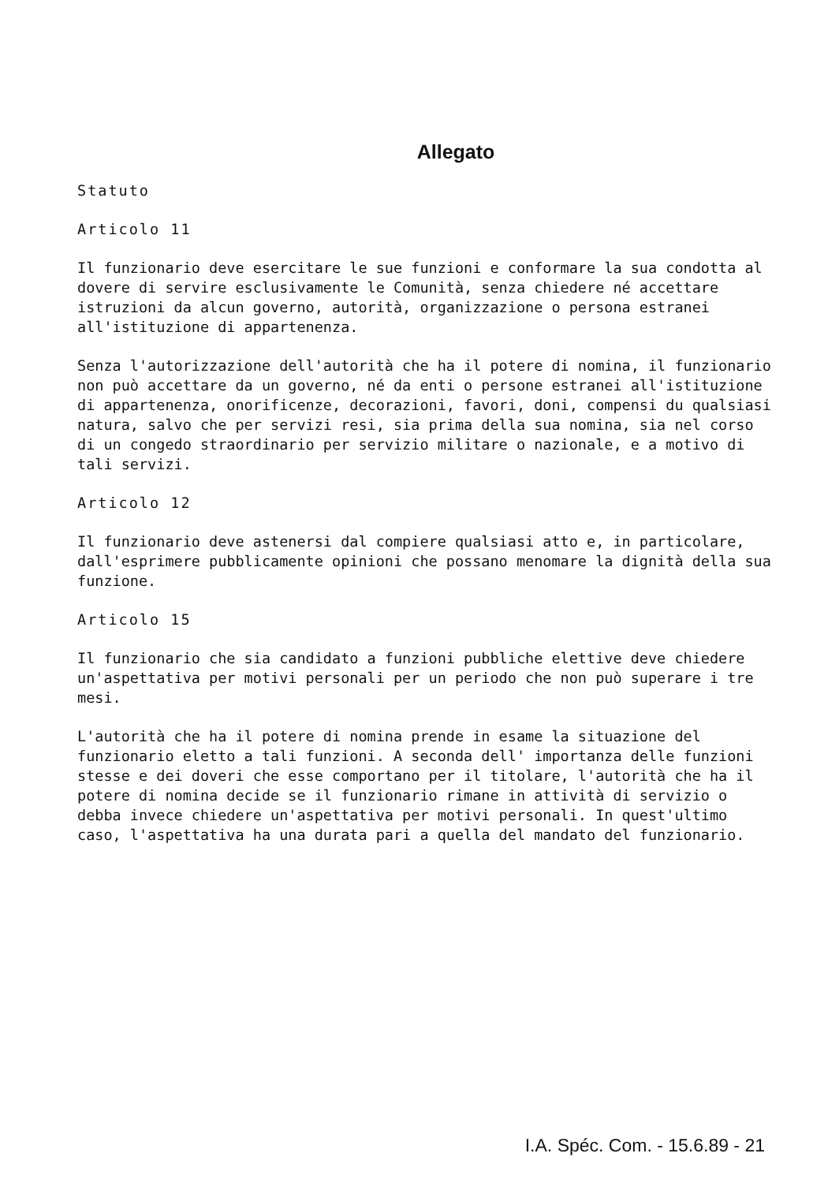Allegato
Statuto
Articolo 11
Il funzionario deve esercitare le sue funzioni e conformare la sua condotta al dovere di servire esclusivamente le Comunità, senza chiedere né accettare istruzioni da alcun governo, autorità, organizzazione o persona estranei all'istituzione di appartenenza.
Senza l'autorizzazione dell'autorità che ha il potere di nomina, il funzionario non può accettare da un governo, né da enti o persone estranei all'istituzione di appartenenza, onorificenze, decorazioni, favori, doni, compensi du qualsiasi natura, salvo che per servizi resi, sia prima della sua nomina, sia nel corso di un congedo straordinario per servizio militare o nazionale, e a motivo di tali servizi.
Articolo 12
Il funzionario deve astenersi dal compiere qualsiasi atto e, in particolare, dall'esprimere pubblicamente opinioni che possano menomare la dignità della sua funzione.
Articolo 15
Il funzionario che sia candidato a funzioni pubbliche elettive deve chiedere un'aspettativa per motivi personali per un periodo che non può superare i tre mesi.
L'autorità che ha il potere di nomina prende in esame la situazione del funzionario eletto a tali funzioni. A seconda dell' importanza delle funzioni stesse e dei doveri che esse comportano per il titolare, l'autorità che ha il potere di nomina decide se il funzionario rimane in attività di servizio o debba invece chiedere un'aspettativa per motivi personali. In quest'ultimo caso, l'aspettativa ha una durata pari a quella del mandato del funzionario.
I.A. Spéc. Com. - 15.6.89 - 21